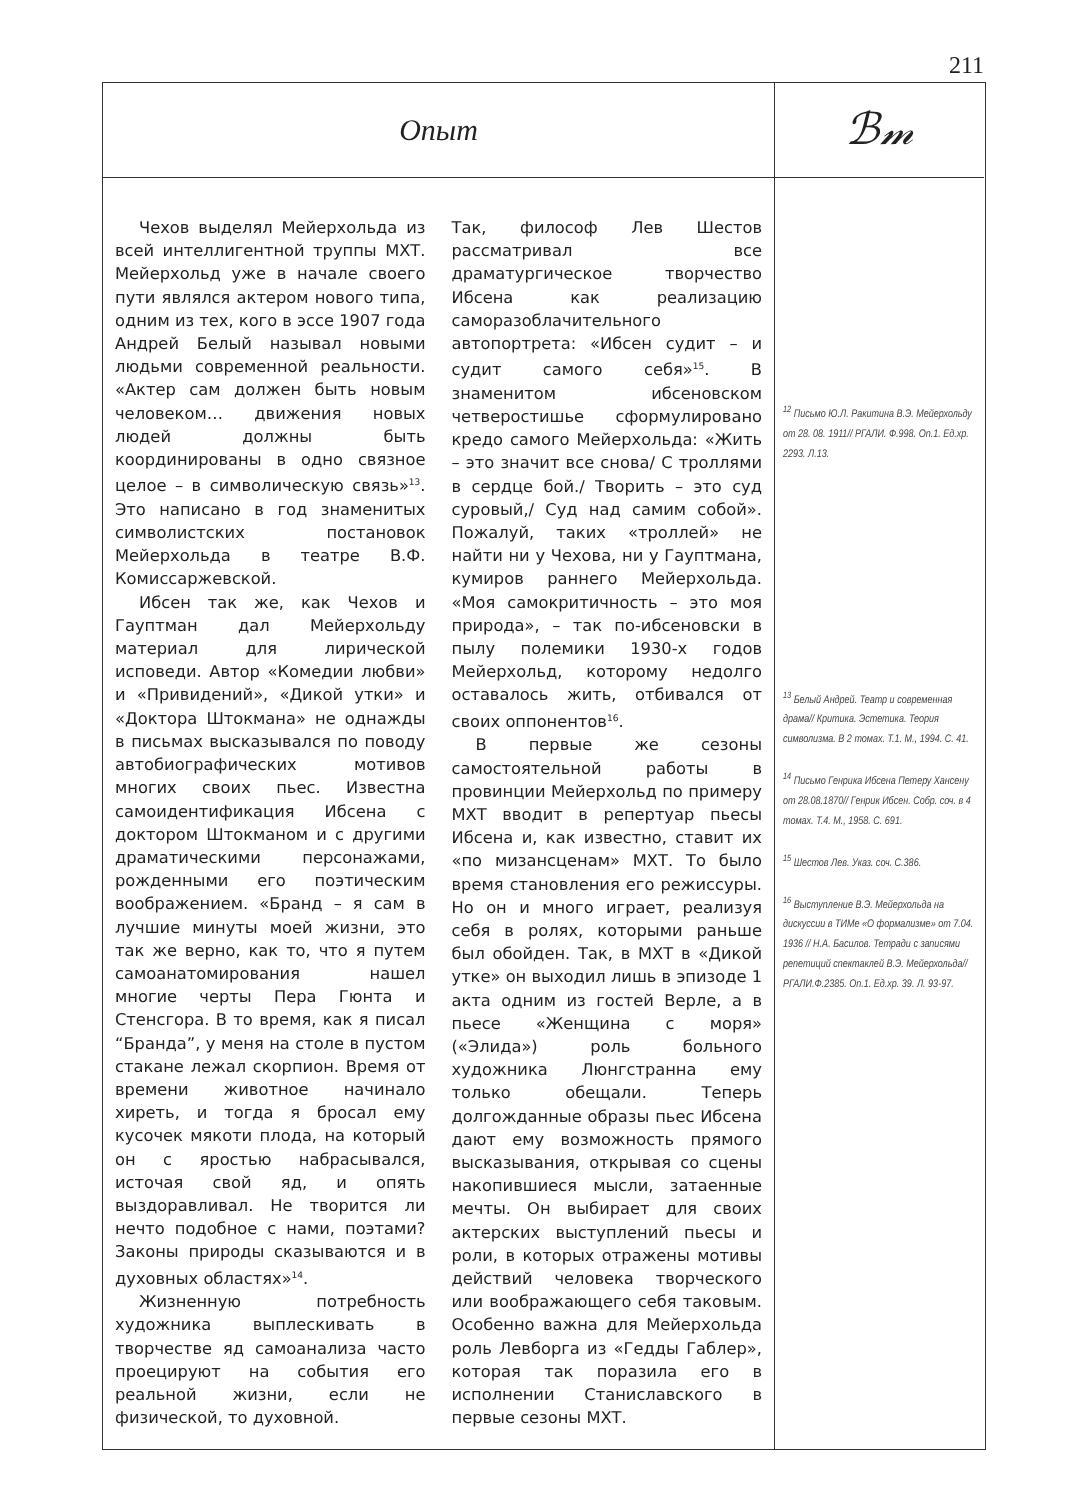211
Опыт
ℬ𝓂
Чехов выделял Мейерхольда из всей интеллигентной труппы МХТ. Мейерхольд уже в начале своего пути являлся актером нового типа, одним из тех, кого в эссе 1907 года Андрей Белый называл новыми людьми современной реальности. «Актер сам должен быть новым человеком… движения новых людей должны быть координированы в одно связное целое – в символическую связь»<sup>13</sup>. Это написано в год знаменитых символистских постановок Мейерхольда в театре В.Ф. Комиссаржевской.
Ибсен так же, как Чехов и Гауптман дал Мейерхольду материал для лирической исповеди. Автор «Комедии любви» и «Привидений», «Дикой утки» и «Доктора Штокмана» не однажды в письмах высказывался по поводу автобиографических мотивов многих своих пьес. Известна самоидентификация Ибсена с доктором Штокманом и с другими драматическими персонажами, рожденными его поэтическим воображением. «Бранд – я сам в лучшие минуты моей жизни, это так же верно, как то, что я путем самоанатомирования нашел многие черты Пера Гюнта и Стенсгора. В то время, как я писал “Бранда”, у меня на столе в пустом стакане лежал скорпион. Время от времени животное начинало хиреть, и тогда я бросал ему кусочек мякоти плода, на который он с яростью набрасывался, источая свой яд, и опять выздоравливал. Не творится ли нечто подобное с нами, поэтами? Законы природы сказываются и в духовных областях»<sup>14</sup>.
Жизненную потребность художника выплескивать в творчестве яд самоанализа часто проецируют на события его реальной жизни, если не физической, то духовной.
Так, философ Лев Шестов рассматривал все драматургическое творчество Ибсена как реализацию саморазоблачительного автопортрета: «Ибсен судит – и судит самого себя»<sup>15</sup>. В знаменитом ибсеновском четверостишье сформулировано кредо самого Мейерхольда: «Жить – это значит все снова/ С троллями в сердце бой./ Творить – это суд суровый,/ Суд над самим собой». Пожалуй, таких «троллей» не найти ни у Чехова, ни у Гауптмана, кумиров раннего Мейерхольда. «Моя самокритичность – это моя природа», – так по-ибсеновски в пылу полемики 1930-х годов Мейерхольд, которому недолго оставалось жить, отбивался от своих оппонентов<sup>16</sup>.
В первые же сезоны самостоятельной работы в провинции Мейерхольд по примеру МХТ вводит в репертуар пьесы Ибсена и, как известно, ставит их «по мизансценам» МХТ. То было время становления его режиссуры. Но он и много играет, реализуя себя в ролях, которыми раньше был обойден. Так, в МХТ в «Дикой утке» он выходил лишь в эпизоде 1 акта одним из гостей Верле, а в пьесе «Женщина с моря» («Элида») роль больного художника Люнгстранна ему только обещали. Теперь долгожданные образы пьес Ибсена дают ему возможность прямого высказывания, открывая со сцены накопившиеся мысли, затаенные мечты. Он выбирает для своих актерских выступлений пьесы и роли, в которых отражены мотивы действий человека творческого или воображающего себя таковым. Особенно важна для Мейерхольда роль Левборга из «Гедды Габлер», которая так поразила его в исполнении Станиславского в первые сезоны МХТ.
<sup>12</sup> Письмо Ю.Л. Ракитина В.Э. Мейерхольду от 28. 08. 1911// РГАЛИ. Ф.998. Оп.1. Ед.хр. 2293. Л.13.
<sup>13</sup> Белый Андрей. Театр и современная драма// Критика. Эстетика. Теория символизма. В 2 томах. Т.1. М., 1994. С. 41.
<sup>14</sup> Письмо Генрика Ибсена Петеру Хансену от 28.08.1870// Генрик Ибсен. Собр. соч. в 4 томах. Т.4. М., 1958. С. 691.
<sup>15</sup> Шестов Лев. Указ. соч. С.386.
<sup>16</sup> Выступление В.Э. Мейерхольда на дискуссии в ТИМе «О формализме» от 7.04. 1936 // Н.А. Басилов. Тетради с записями репетиций спектаклей В.Э. Мейерхольда// РГАЛИ.Ф.2385. Оп.1. Ед.хр. 39. Л. 93-97.